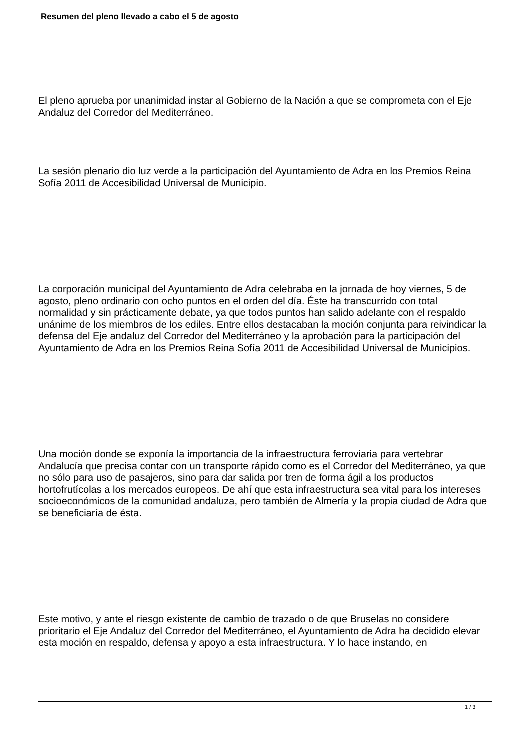Resumen del pleno llevado a cabo el 5 de agosto
El pleno aprueba por unanimidad instar al Gobierno de la Nación a que se comprometa con el Eje Andaluz del Corredor del Mediterráneo.
La sesión plenario dio luz verde a la participación del Ayuntamiento de Adra en los Premios Reina Sofía 2011 de Accesibilidad Universal de Municipio.
La corporación municipal del Ayuntamiento de Adra celebraba en la jornada de hoy viernes, 5 de agosto, pleno ordinario con ocho puntos en el orden del día. Éste ha transcurrido con total normalidad y sin prácticamente debate, ya que todos puntos han salido adelante con el respaldo unánime de los miembros de los ediles. Entre ellos destacaban la moción conjunta para reivindicar la defensa del Eje andaluz del Corredor del Mediterráneo y la aprobación para la participación del Ayuntamiento de Adra en los Premios Reina Sofía 2011 de Accesibilidad Universal de Municipios.
Una moción donde se exponía la importancia de la infraestructura ferroviaria para vertebrar Andalucía que precisa contar con un transporte rápido como es el Corredor del Mediterráneo, ya que no sólo para uso de pasajeros, sino para dar salida por tren de forma ágil a los productos hortofrutícolas a los mercados europeos. De ahí que esta infraestructura sea vital para los intereses socioeconómicos de la comunidad andaluza, pero también de Almería y la propia ciudad de Adra que se beneficiaría de ésta.
Este motivo, y ante el riesgo existente de cambio de trazado o de que Bruselas no considere prioritario el Eje Andaluz del Corredor del Mediterráneo, el Ayuntamiento de Adra ha decidido elevar esta moción en respaldo, defensa y apoyo a esta infraestructura. Y lo hace instando, en
1 / 3